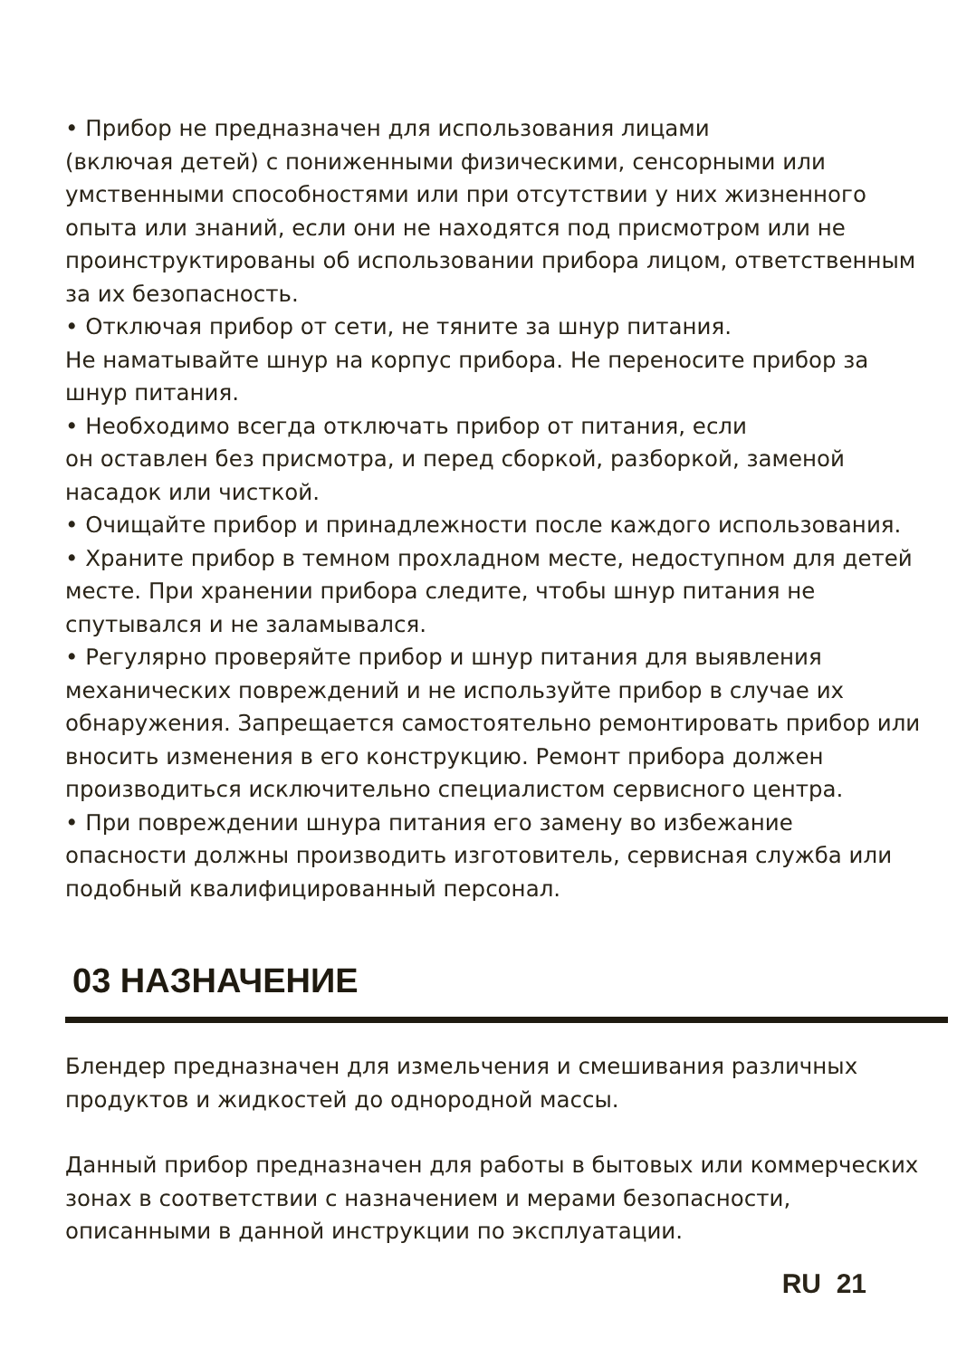• Прибор не предназначен для использования лицами
(включая детей) с пониженными физическими, сенсорными или умственными способностями или при отсутствии у них жизненного опыта или знаний, если они не находятся под присмотром или не проинструктированы об использовании прибора лицом, ответственным за их безопасность.
• Отключая прибор от сети, не тяните за шнур питания.
Не наматывайте шнур на корпус прибора. Не переносите прибор за шнур питания.
• Необходимо всегда отключать прибор от питания, если
он оставлен без присмотра, и перед сборкой, разборкой, заменой насадок или чисткой.
• Очищайте прибор и принадлежности после каждого использования.
• Храните прибор в темном прохладном месте, недоступном для детей месте. При хранении прибора следите, чтобы шнур питания не спутывался и не заламывался.
• Регулярно проверяйте прибор и шнур питания для выявления механических повреждений и не используйте прибор в случае их обнаружения. Запрещается самостоятельно ремонтировать прибор или вносить изменения в его конструкцию. Ремонт прибора должен производиться исключительно специалистом сервисного центра.
• При повреждении шнура питания его замену во избежание опасности должны производить изготовитель, сервисная служба или подобный квалифицированный персонал.
03 НАЗНАЧЕНИЕ
Блендер предназначен для измельчения и смешивания различных продуктов и жидкостей до однородной массы.
Данный прибор предназначен для работы в бытовых или коммерческих зонах в соответствии с назначением и мерами безопасности, описанными в данной инструкции по эксплуатации.
RU 21